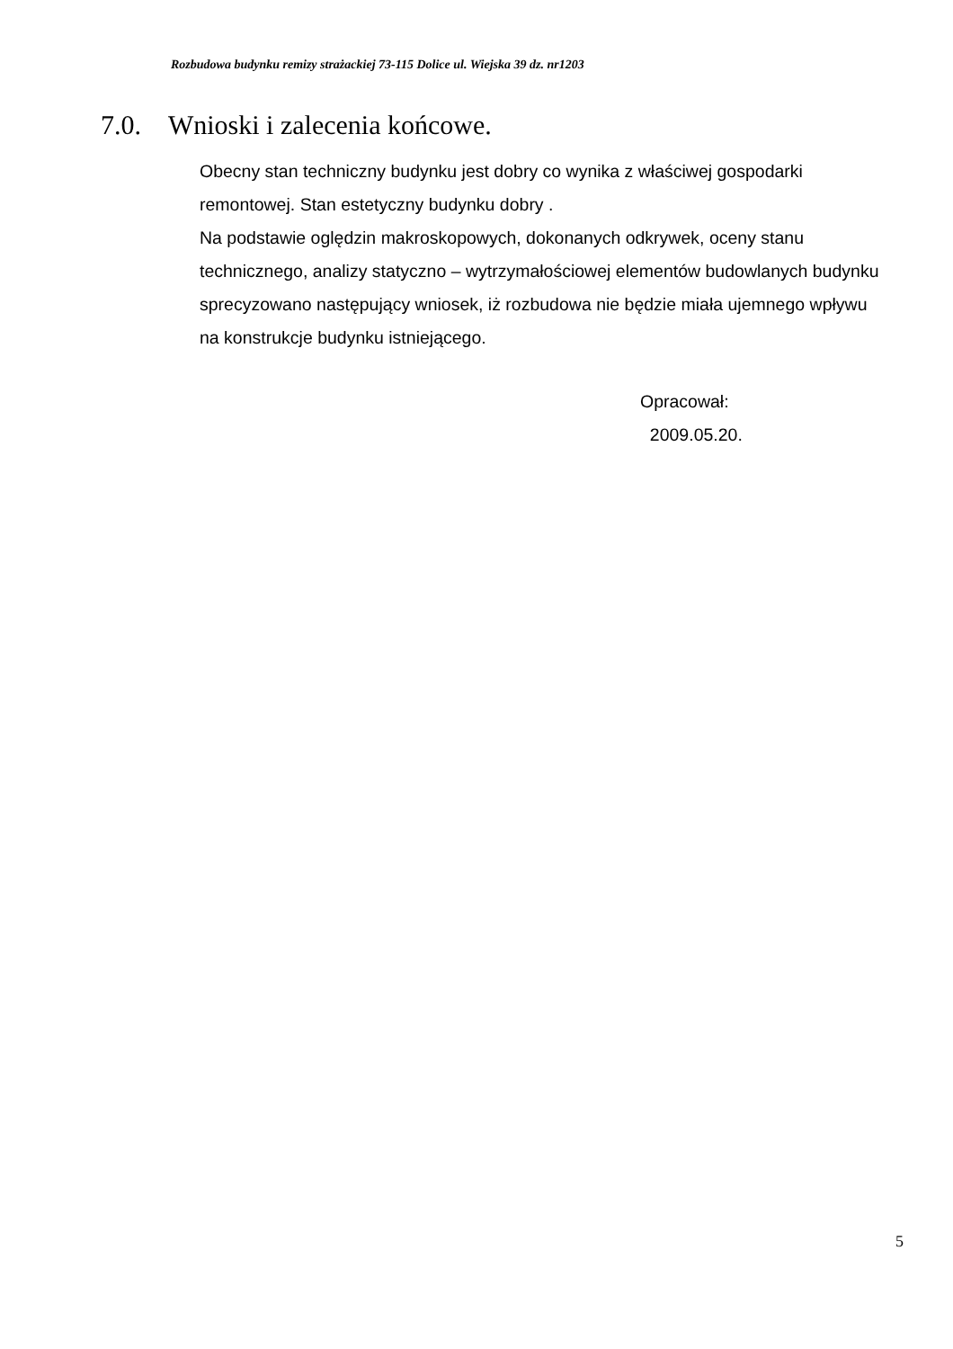Rozbudowa budynku remizy strażackiej 73-115 Dolice ul. Wiejska 39 dz. nr1203
7.0. Wnioski i zalecenia końcowe.
Obecny stan techniczny budynku jest dobry co wynika z właściwej gospodarki remontowej. Stan estetyczny budynku dobry .
Na podstawie oględzin makroskopowych, dokonanych odkrywek, oceny stanu technicznego, analizy statyczno – wytrzymałościowej elementów budowlanych budynku sprecyzowano następujący wniosek, iż rozbudowa nie będzie miała ujemnego wpływu na konstrukcje budynku istniejącego.
Opracował:
2009.05.20.
5